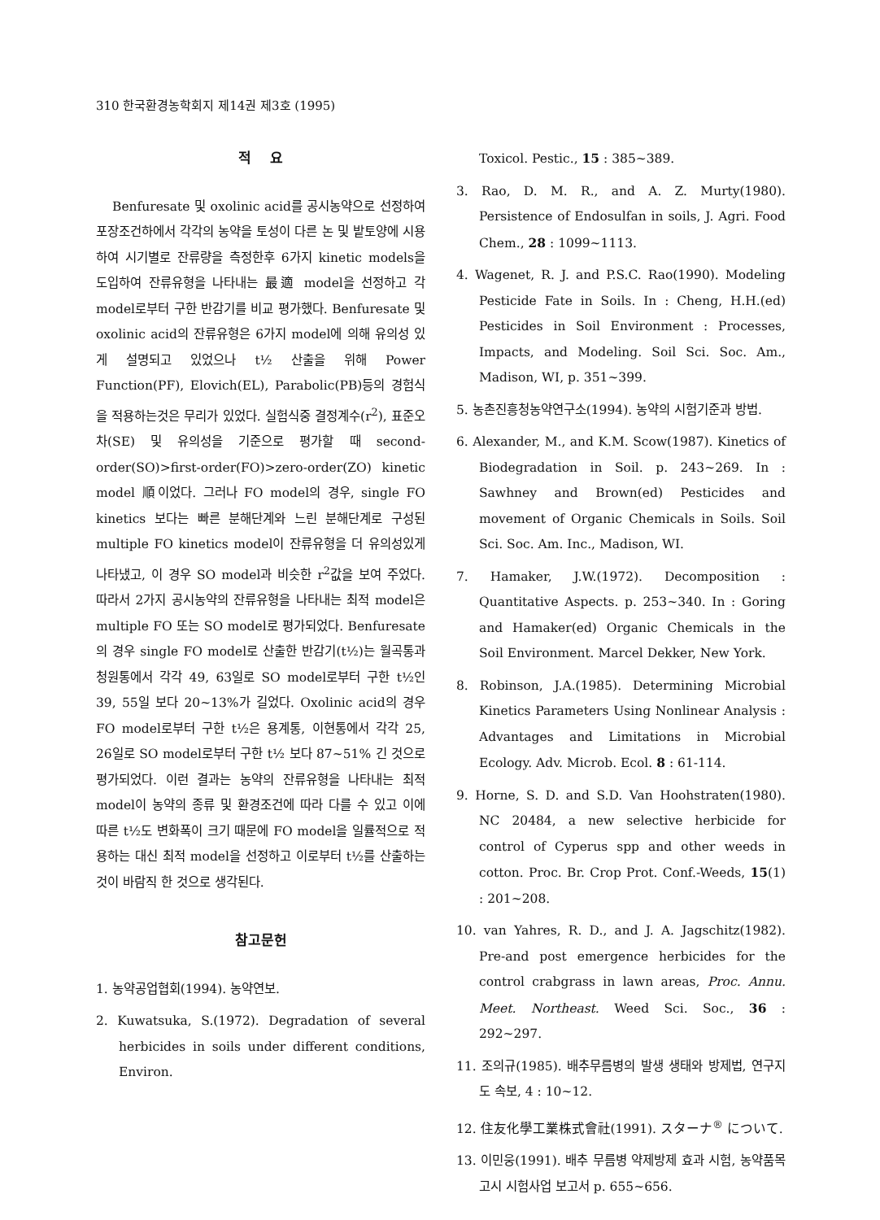310 한국환경농학회지 제14권 제3호 (1995)
적 요
Benfuresate 및 oxolinic acid를 공시농약으로 선정하여 포장조건하에서 각각의 농약을 토성이 다른 논 및 밭토양에 시용하여 시기별로 잔류량을 측정한후 6가지 kinetic models을 도입하여 잔류유형을 나타내는 最適 model을 선정하고 각 model로부터 구한 반감기를 비교 평가했다. Benfuresate 및 oxolinic acid의 잔류유형은 6가지 model에 의해 유의성 있게 설명되고 있었으나 t½ 산출을 위해 Power Function(PF), Elovich(EL), Parabolic(PB)등의 경험식을 적용하는것은 무리가 있었다. 실험식중 결정계수(r<sup>2</sup>), 표준오차(SE) 및 유의성을 기준으로 평가할 때 second-order(SO)>first-order(FO)>zero-order(ZO) kinetic model 順이었다. 그러나 FO model의 경우, single FO kinetics 보다는 빠른 분해단계와 느린 분해단계로 구성된 multiple FO kinetics model이 잔류유형을 더 유의성있게 나타냈고, 이 경우 SO model과 비슷한 r<sup>2</sup>값을 보여 주었다. 따라서 2가지 공시농약의 잔류유형을 나타내는 최적 model은 multiple FO 또는 SO model로 평가되었다. Benfuresate의 경우 single FO model로 산출한 반감기(t½)는 월곡통과 청원통에서 각각 49, 63일로 SO model로부터 구한 t½인 39, 55일 보다 20~13%가 길었다. Oxolinic acid의 경우 FO model로부터 구한 t½은 용계통, 이현통에서 각각 25, 26일로 SO model로부터 구한 t½ 보다 87~51% 긴 것으로 평가되었다. 이런 결과는 농약의 잔류유형을 나타내는 최적 model이 농약의 종류 및 환경조건에 따라 다를 수 있고 이에 따른 t½도 변화폭이 크기 때문에 FO model을 일률적으로 적용하는 대신 최적 model을 선정하고 이로부터 t½를 산출하는 것이 바람직 한 것으로 생각된다.
참고문헌
1. 농약공업협회(1994). 농약연보.
2. Kuwatsuka, S.(1972). Degradation of several herbicides in soils under different conditions, Environ.
Toxicol. Pestic., 15 : 385~389.
3. Rao, D. M. R., and A. Z. Murty(1980). Persistence of Endosulfan in soils, J. Agri. Food Chem., 28 : 1099~1113.
4. Wagenet, R. J. and P.S.C. Rao(1990). Modeling Pesticide Fate in Soils. In : Cheng, H.H.(ed) Pesticides in Soil Environment : Processes, Impacts, and Modeling. Soil Sci. Soc. Am., Madison, WI, p. 351~399.
5. 농촌진흥청농약연구소(1994). 농약의 시험기준과 방법.
6. Alexander, M., and K.M. Scow(1987). Kinetics of Biodegradation in Soil. p. 243~269. In : Sawhney and Brown(ed) Pesticides and movement of Organic Chemicals in Soils. Soil Sci. Soc. Am. Inc., Madison, WI.
7. Hamaker, J.W.(1972). Decomposition : Quantitative Aspects. p. 253~340. In : Goring and Hamaker(ed) Organic Chemicals in the Soil Environment. Marcel Dekker, New York.
8. Robinson, J.A.(1985). Determining Microbial Kinetics Parameters Using Nonlinear Analysis : Advantages and Limitations in Microbial Ecology. Adv. Microb. Ecol. 8 : 61-114.
9. Horne, S. D. and S.D. Van Hoohstraten(1980). NC 20484, a new selective herbicide for control of Cyperus spp and other weeds in cotton. Proc. Br. Crop Prot. Conf.-Weeds, 15(1) : 201~208.
10. van Yahres, R. D., and J. A. Jagschitz(1982). Pre-and post emergence herbicides for the control crabgrass in lawn areas, Proc. Annu. Meet. Northeast. Weed Sci. Soc., 36 : 292~297.
11. 조의규(1985). 배추무름병의 발생 생태와 방제법, 연구지도 속보, 4 : 10~12.
12. 住友化學工業株式會社(1991). スターナ<sup>®</sup> について.
13. 이민웅(1991). 배추 무름병 약제방제 효과 시험, 농약품목고시 시험사업 보고서 p. 655~656.